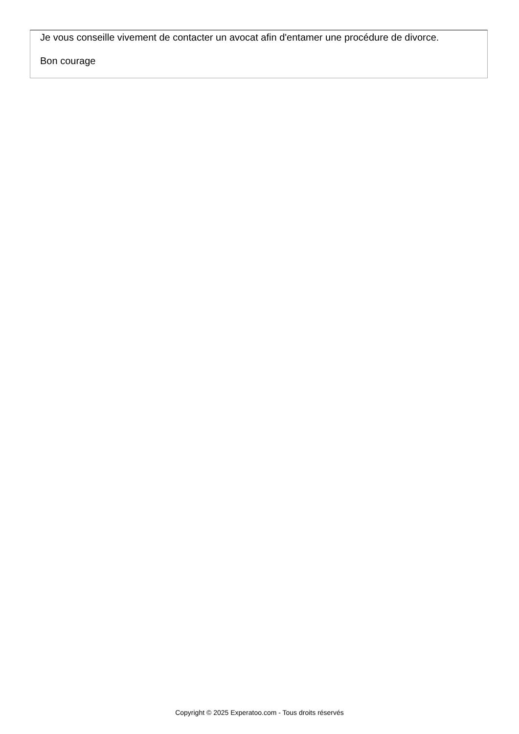Je vous conseille vivement de contacter un avocat afin d'entamer une procédure de divorce.
Bon courage
Copyright © 2025 Experatoo.com - Tous droits réservés